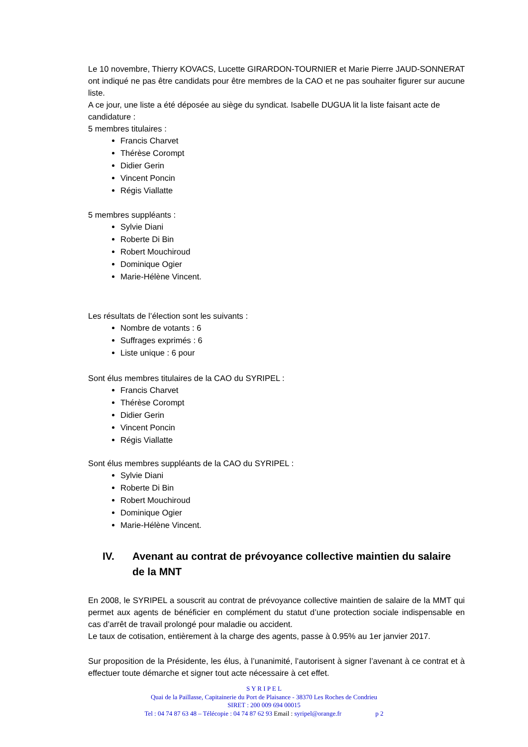Le 10 novembre, Thierry KOVACS, Lucette GIRARDON-TOURNIER et Marie Pierre JAUD-SONNERAT ont indiqué ne pas être candidats pour être membres de la CAO et ne pas souhaiter figurer sur aucune liste.
A ce jour, une liste a été déposée au siège du syndicat. Isabelle DUGUA lit la liste faisant acte de candidature :
5 membres titulaires :
Francis Charvet
Thérèse Corompt
Didier Gerin
Vincent Poncin
Régis Viallatte
5 membres suppléants :
Sylvie Diani
Roberte Di Bin
Robert Mouchiroud
Dominique Ogier
Marie-Hélène Vincent.
Les résultats de l’élection sont les suivants :
Nombre de votants : 6
Suffrages exprimés : 6
Liste unique : 6 pour
Sont élus membres titulaires de la CAO du SYRIPEL :
Francis Charvet
Thérèse Corompt
Didier Gerin
Vincent Poncin
Régis Viallatte
Sont élus membres suppléants de la CAO du SYRIPEL :
Sylvie Diani
Roberte Di Bin
Robert Mouchiroud
Dominique Ogier
Marie-Hélène Vincent.
IV. Avenant au contrat de prévoyance collective maintien du salaire de la MNT
En 2008, le SYRIPEL a souscrit au contrat de prévoyance collective maintien de salaire de la MMT qui permet aux agents de bénéficier en complément du statut d’une protection sociale indispensable en cas d’arrêt de travail prolongé pour maladie ou accident.
Le taux de cotisation, entièrement à la charge des agents, passe à 0.95% au 1er janvier 2017.
Sur proposition de la Présidente, les élus, à l’unanimité, l’autorisent à signer l’avenant à ce contrat et à effectuer toute démarche et signer tout acte nécessaire à cet effet.
S Y R I P E L
Quai de la Paillasse, Capitainerie du Port de Plaisance - 38370 Les Roches de Condrieu
SIRET : 200 009 694 00015
Tel : 04 74 87 63 48 – Télécopie : 04 74 87 62 93 Email : syripel@orange.fr p 2